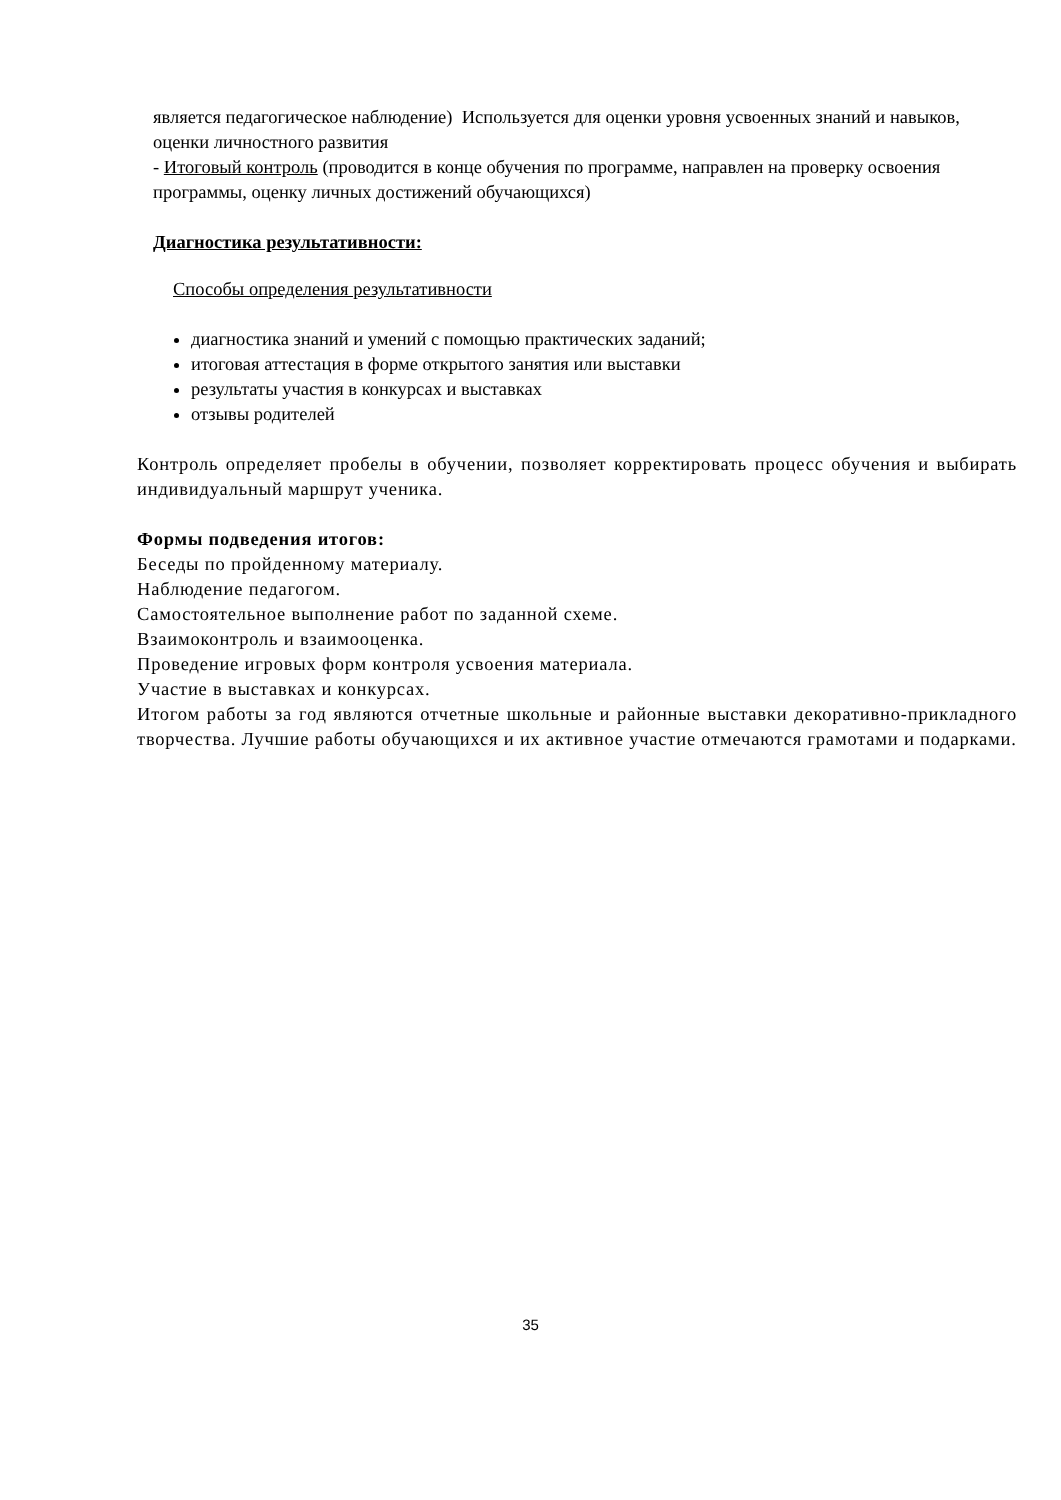является педагогическое наблюдение) Используется для оценки уровня усвоенных знаний и навыков, оценки личностного развития
- Итоговый контроль (проводится в конце обучения по программе, направлен на проверку освоения программы, оценку личных достижений обучающихся)
Диагностика результативности:
Способы определения результативности
диагностика знаний и умений с помощью практических заданий;
итоговая аттестация в форме открытого занятия или выставки
результаты участия в конкурсах и выставках
отзывы родителей
Контроль определяет пробелы в обучении, позволяет корректировать процесс обучения и выбирать индивидуальный маршрут ученика.
Формы подведения итогов:
Беседы по пройденному материалу.
Наблюдение педагогом.
Самостоятельное выполнение работ по заданной схеме.
Взаимоконтроль и взаимооценка.
Проведение игровых форм контроля усвоения материала.
Участие в выставках и конкурсах.
Итогом работы за год являются отчетные школьные и районные выставки декоративно-прикладного творчества. Лучшие работы обучающихся и их активное участие отмечаются грамотами и подарками.
35